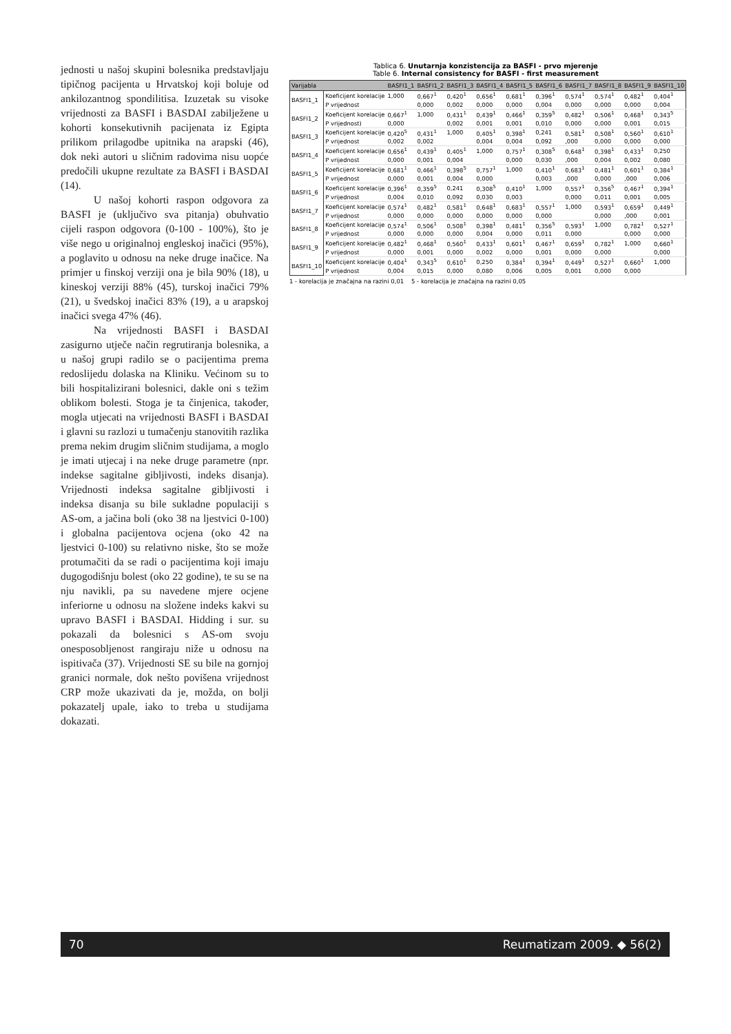jednosti u našoj skupini bolesnika predstavljaju tipičnog pacijenta u Hrvatskoj koji boluje od ankilozantnog spondilitisa. Izuzetak su visoke vrijednosti za BASFI i BASDAI zabilježene u kohorti konsekutivnih pacijenata iz Egipta prilikom prilagodbe upitnika na arapski (46), dok neki autori u sličnim radovima nisu uopće predočili ukupne rezultate za BASFI i BASDAI (14).
U našoj kohorti raspon odgovora za BASFI je (uključivo sva pitanja) obuhvatio cijeli raspon odgovora (0-100 - 100%), što je više nego u originalnoj engleskoj inačici (95%), a poglavito u odnosu na neke druge inačice. Na primjer u finskoj verziji ona je bila 90% (18), u kineskoj verziji 88% (45), turskoj inačici 79% (21), u švedskoj inačici 83% (19), a u arapskoj inačici svega 47% (46).
Na vrijednosti BASFI i BASDAI zasigurno utječe način regrutiranja bolesnika, a u našoj grupi radilo se o pacijentima prema redoslijedu dolaska na Kliniku. Većinom su to bili hospitalizirani bolesnici, dakle oni s težim oblikom bolesti. Stoga je ta činjenica, također, mogla utjecati na vrijednosti BASFI i BASDAI i glavni su razlozi u tumačenju stanovitih razlika prema nekim drugim sličnim studijama, a moglo je imati utjecaj i na neke druge parametre (npr. indekse sagitalne gibljivosti, indeks disanja). Vrijednosti indeksa sagitalne gibljivosti i indeksa disanja su bile sukladne populaciji s AS-om, a jačina boli (oko 38 na ljestvici 0-100) i globalna pacijentova ocjena (oko 42 na ljestvici 0-100) su relativno niske, što se može protumačiti da se radi o pacijentima koji imaju dugogodišnju bolest (oko 22 godine), te su se na nju navikli, pa su navedene mjere ocjene inferiorne u odnosu na složene indeks kakvi su upravo BASFI i BASDAI. Hidding i sur. su pokazali da bolesnici s AS-om svoju onesposobljenost rangiraju niže u odnosu na ispitivača (37). Vrijednosti SE su bile na gornjoj granici normale, dok nešto povišena vrijednost CRP može ukazivati da je, možda, on bolji pokazatelj upale, iako to treba u studijama dokazati.
Tablica 6. Unutarnja konzistencija za BASFI - prvo mjerenje
Table 6. Internal consistency for BASFI - first measurement
| Varijabla | | BASFI1_1 | BASFI1_2 | BASFI1_3 | BASFI1_4 | BASFI1_5 | BASFI1_6 | BASFI1_7 | BASFI1_8 | BASFI1_9 | BASFI1_10 |
| --- | --- | --- | --- | --- | --- | --- | --- | --- | --- | --- | --- |
| BASFI1_1 | Koeficijent korelacije | 1,000 | 0,667<sup>1</sup> | 0,420<sup>1</sup> | 0,656<sup>1</sup> | 0,681<sup>1</sup> | 0,396<sup>1</sup> | 0,574<sup>1</sup> | 0,574<sup>1</sup> | 0,482<sup>1</sup> | 0,404<sup>1</sup> |
| | P vrijednost | | 0,000 | 0,002 | 0,000 | 0,000 | 0,004 | 0,000 | 0,000 | 0,000 | 0,004 |
| BASFI1_2 | Koeficijent korelacije | 0,667<sup>1</sup> | 1,000 | 0,431<sup>1</sup> | 0,439<sup>1</sup> | 0,466<sup>1</sup> | 0,359<sup>5</sup> | 0,482<sup>1</sup> | 0,506<sup>1</sup> | 0,468<sup>1</sup> | 0,343<sup>5</sup> |
| | P vrijednost) | 0,000 | | 0,002 | 0,001 | 0,001 | 0,010 | 0,000 | 0,000 | 0,001 | 0,015 |
| BASFI1_3 | Koeficijent korelacije | 0,420<sup>5</sup> | 0,431<sup>1</sup> | 1,000 | 0,405<sup>1</sup> | 0,398<sup>1</sup> | 0,241 | 0,581<sup>1</sup> | 0,508<sup>1</sup> | 0,560<sup>1</sup> | 0,610<sup>1</sup> |
| | P vrijednost | 0,002 | 0,002 | | 0,004 | 0,004 | 0,092 | ,000 | 0,000 | 0,000 | 0,000 |
| BASFI1_4 | Koeficijent korelacije | 0,656<sup>1</sup> | 0,439<sup>1</sup> | 0,405<sup>1</sup> | 1,000 | 0,757<sup>1</sup> | 0,308<sup>5</sup> | 0,648<sup>1</sup> | 0,398<sup>1</sup> | 0,433<sup>1</sup> | 0,250 |
| | P vrijednost | 0,000 | 0,001 | 0,004 | | 0,000 | 0,030 | ,000 | 0,004 | 0,002 | 0,080 |
| BASFI1_5 | Koeficijent korelacije | 0,681<sup>1</sup> | 0,466<sup>1</sup> | 0,398<sup>5</sup> | 0,757<sup>1</sup> | 1,000 | 0,410<sup>1</sup> | 0,683<sup>1</sup> | 0,481<sup>1</sup> | 0,601<sup>1</sup> | 0,384<sup>1</sup> |
| | P vrijednost | 0,000 | 0,001 | 0,004 | 0,000 | | 0,003 | ,000 | 0,000 | ,000 | 0,006 |
| BASFI1_6 | Koeficijent korelacije | 0,396<sup>1</sup> | 0,359<sup>5</sup> | 0,241 | 0,308<sup>5</sup> | 0,410<sup>1</sup> | 1,000 | 0,557<sup>1</sup> | 0,356<sup>5</sup> | 0,467<sup>1</sup> | 0,394<sup>1</sup> |
| | P vrijednost | 0,004 | 0,010 | 0,092 | 0,030 | 0,003 | | 0,000 | 0,011 | 0,001 | 0,005 |
| BASFI1_7 | Koeficijent korelacije | 0,574<sup>1</sup> | 0,482<sup>1</sup> | 0,581<sup>1</sup> | 0,648<sup>1</sup> | 0,683<sup>1</sup> | 0,557<sup>1</sup> | 1,000 | 0,593<sup>1</sup> | 0,659<sup>1</sup> | 0,449<sup>1</sup> |
| | P vrijednost | 0,000 | 0,000 | 0,000 | 0,000 | 0,000 | 0,000 | | 0,000 | ,000 | 0,001 |
| BASFI1_8 | Koeficijent korelacije | 0,574<sup>1</sup> | 0,506<sup>1</sup> | 0,508<sup>1</sup> | 0,398<sup>1</sup> | 0,481<sup>1</sup> | 0,356<sup>5</sup> | 0,593<sup>1</sup> | 1,000 | 0,782<sup>1</sup> | 0,527<sup>1</sup> |
| | P vrijednost | 0,000 | 0,000 | 0,000 | 0,004 | 0,000 | 0,011 | 0,000 | | 0,000 | 0,000 |
| BASFI1_9 | Koeficijent korelacije | 0,482<sup>1</sup> | 0,468<sup>1</sup> | 0,560<sup>1</sup> | 0,433<sup>1</sup> | 0,601<sup>1</sup> | 0,467<sup>1</sup> | 0,659<sup>1</sup> | 0,782<sup>1</sup> | 1,000 | 0,660<sup>1</sup> |
| | P vrijednost | 0,000 | 0,001 | 0,000 | 0,002 | 0,000 | 0,001 | 0,000 | 0,000 | | 0,000 |
| BASFI1_10 | Koeficijent korelacije | 0,404<sup>1</sup> | 0,343<sup>5</sup> | 0,610<sup>1</sup> | 0,250 | 0,384<sup>1</sup> | 0,394<sup>1</sup> | 0,449<sup>1</sup> | 0,527<sup>1</sup> | 0,660<sup>1</sup> | 1,000 |
| | P vrijednost | 0,004 | 0,015 | 0,000 | 0,080 | 0,006 | 0,005 | 0,001 | 0,000 | 0,000 | |
1 - korelacija je značajna na razini 0,01 5 - korelacija je značajna na razini 0,05
70 Reumatizam 2009. ◆ 56(2)